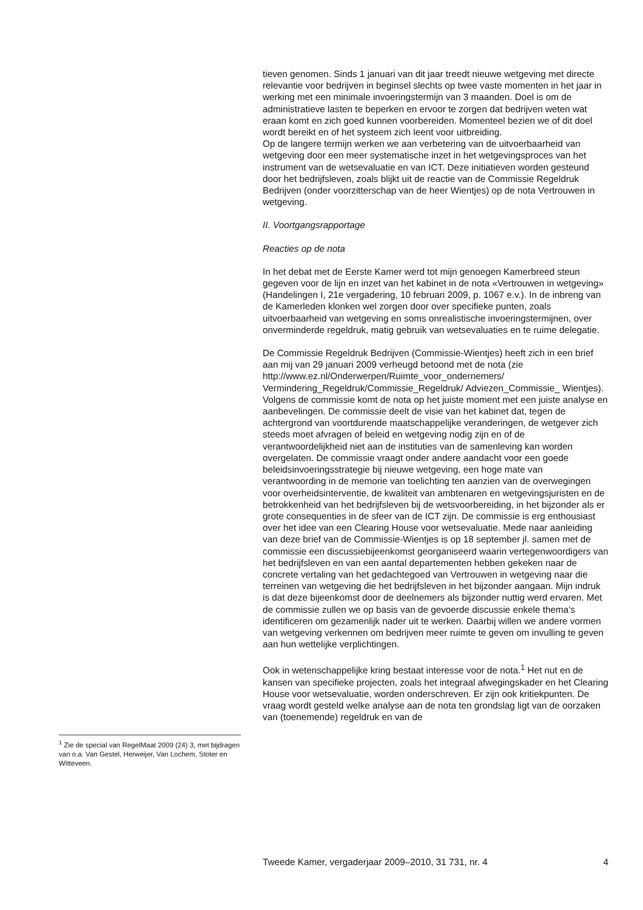<sup>1</sup> Zie de special van RegelMaat 2009 (24) 3, met bijdragen van o.a. Van Gestel, Herweijer, Van Lochem, Stoter en Witteveen.
tieven genomen. Sinds 1 januari van dit jaar treedt nieuwe wetgeving met directe relevantie voor bedrijven in beginsel slechts op twee vaste momenten in het jaar in werking met een minimale invoeringstermijn van 3 maanden. Doel is om de administratieve lasten te beperken en ervoor te zorgen dat bedrijven weten wat eraan komt en zich goed kunnen voorbereiden. Momenteel bezien we of dit doel wordt bereikt en of het systeem zich leent voor uitbreiding.
Op de langere termijn werken we aan verbetering van de uitvoerbaarheid van wetgeving door een meer systematische inzet in het wetgevingsproces van het instrument van de wetsevaluatie en van ICT. Deze initiatieven worden gesteund door het bedrijfsleven, zoals blijkt uit de reactie van de Commissie Regeldruk Bedrijven (onder voorzitterschap van de heer Wientjes) op de nota Vertrouwen in wetgeving.
II. Voortgangsrapportage
Reacties op de nota
In het debat met de Eerste Kamer werd tot mijn genoegen Kamerbreed steun gegeven voor de lijn en inzet van het kabinet in de nota «Vertrouwen in wetgeving» (Handelingen I, 21e vergadering, 10 februari 2009, p. 1067 e.v.). In de inbreng van de Kamerleden klonken wel zorgen door over specifieke punten, zoals uitvoerbaarheid van wetgeving en soms onrealistische invoeringstermijnen, over onverminderde regeldruk, matig gebruik van wetsevaluaties en te ruime delegatie.
De Commissie Regeldruk Bedrijven (Commissie-Wientjes) heeft zich in een brief aan mij van 29 januari 2009 verheugd betoond met de nota (zie http://www.ez.nl/Onderwerpen/Ruimte_voor_ondernemers/ Vermindering_Regeldruk/Commissie_Regeldruk/ Adviezen_Commissie_ Wientjes). Volgens de commissie komt de nota op het juiste moment met een juiste analyse en aanbevelingen. De commissie deelt de visie van het kabinet dat, tegen de achtergrond van voortdurende maatschappelijke veranderingen, de wetgever zich steeds moet afvragen of beleid en wetgeving nodig zijn en of de verantwoordelijkheid niet aan de instituties van de samenleving kan worden overgelaten. De commissie vraagt onder andere aandacht voor een goede beleidsinvoeringsstrategie bij nieuwe wetgeving, een hoge mate van verantwoording in de memorie van toelichting ten aanzien van de overwegingen voor overheidsinterventie, de kwaliteit van ambtenaren en wetgevingsjuristen en de betrokkenheid van het bedrijfsleven bij de wetsvoorbereiding, in het bijzonder als er grote consequenties in de sfeer van de ICT zijn. De commissie is erg enthousiast over het idee van een Clearing House voor wetsevaluatie. Mede naar aanleiding van deze brief van de Commissie-Wientjes is op 18 september jl. samen met de commissie een discussiebijeenkomst georganiseerd waarin vertegenwoordigers van het bedrijfsleven en van een aantal departementen hebben gekeken naar de concrete vertaling van het gedachtegoed van Vertrouwen in wetgeving naar die terreinen van wetgeving die het bedrijfsleven in het bijzonder aangaan. Mijn indruk is dat deze bijeenkomst door de deelnemers als bijzonder nuttig werd ervaren. Met de commissie zullen we op basis van de gevoerde discussie enkele thema’s identificeren om gezamenlijk nader uit te werken. Daarbij willen we andere vormen van wetgeving verkennen om bedrijven meer ruimte te geven om invulling te geven aan hun wettelijke verplichtingen.
Ook in wetenschappelijke kring bestaat interesse voor de nota.<sup>1</sup> Het nut en de kansen van specifieke projecten, zoals het integraal afwegingskader en het Clearing House voor wetsevaluatie, worden onderschreven. Er zijn ook kritiekpunten. De vraag wordt gesteld welke analyse aan de nota ten grondslag ligt van de oorzaken van (toenemende) regeldruk en van de
Tweede Kamer, vergaderjaar 2009–2010, 31 731, nr. 4 4